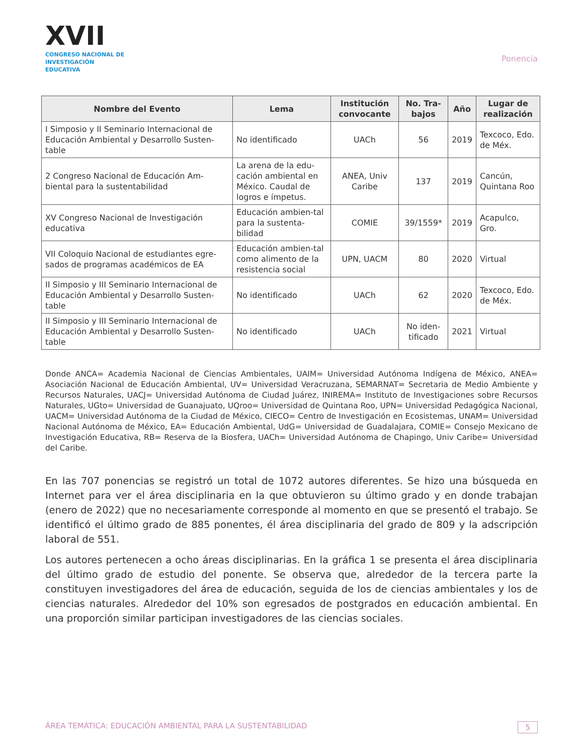XVII
CONGRESO NACIONAL DE
INVESTIGACIÓN EDUCATIVA
Ponencia
| Nombre del Evento | Lema | Institución convocante | No. Tra-bajos | Año | Lugar de realización |
| --- | --- | --- | --- | --- | --- |
| I Simposio y II Seminario Internacional de Educación Ambiental y Desarrollo Susten-table | No identificado | UACh | 56 | 2019 | Texcoco, Edo. de Méx. |
| 2 Congreso Nacional de Educación Am-biental para la sustentabilidad | La arena de la edu-cación ambiental en México. Caudal de logros e ímpetus. | ANEA, Univ Caribe | 137 | 2019 | Cancún, Quintana Roo |
| XV Congreso Nacional de Investigación educativa | Educación ambien-tal para la sustenta-bilidad | COMIE | 39/1559* | 2019 | Acapulco, Gro. |
| VII Coloquio Nacional de estudiantes egre-sados de programas académicos de EA | Educación ambien-tal como alimento de la resistencia social | UPN, UACM | 80 | 2020 | Virtual |
| II Simposio y III Seminario Internacional de Educación Ambiental y Desarrollo Susten-table | No identificado | UACh | 62 | 2020 | Texcoco, Edo. de Méx. |
| II Simposio y III Seminario Internacional de Educación Ambiental y Desarrollo Susten-table | No identificado | UACh | No iden-tificado | 2021 | Virtual |
Donde ANCA= Academia Nacional de Ciencias Ambientales, UAIM= Universidad Autónoma Indígena de México, ANEA= Asociación Nacional de Educación Ambiental, UV= Universidad Veracruzana, SEMARNAT= Secretaria de Medio Ambiente y Recursos Naturales, UACJ= Universidad Autónoma de Ciudad Juárez, INIREMA= Instituto de Investigaciones sobre Recursos Naturales, UGto= Universidad de Guanajuato, UQroo= Universidad de Quintana Roo, UPN= Universidad Pedagógica Nacional, UACM= Universidad Autónoma de la Ciudad de México, CIECO= Centro de Investigación en Ecosistemas, UNAM= Universidad Nacional Autónoma de México, EA= Educación Ambiental, UdG= Universidad de Guadalajara, COMIE= Consejo Mexicano de Investigación Educativa, RB= Reserva de la Biosfera, UACh= Universidad Autónoma de Chapingo, Univ Caribe= Universidad del Caribe.
En las 707 ponencias se registró un total de 1072 autores diferentes. Se hizo una búsqueda en Internet para ver el área disciplinaria en la que obtuvieron su último grado y en donde trabajan (enero de 2022) que no necesariamente corresponde al momento en que se presentó el trabajo. Se identificó el último grado de 885 ponentes, él área disciplinaria del grado de 809 y la adscripción laboral de 551.
Los autores pertenecen a ocho áreas disciplinarias. En la gráfica 1 se presenta el área disciplinaria del último grado de estudio del ponente. Se observa que, alrededor de la tercera parte la constituyen investigadores del área de educación, seguida de los de ciencias ambientales y los de ciencias naturales. Alrededor del 10% son egresados de postgrados en educación ambiental. En una proporción similar participan investigadores de las ciencias sociales.
ÁREA TEMÁTICA: EDUCACIÓN AMBIENTAL PARA LA SUSTENTABILIDAD 5